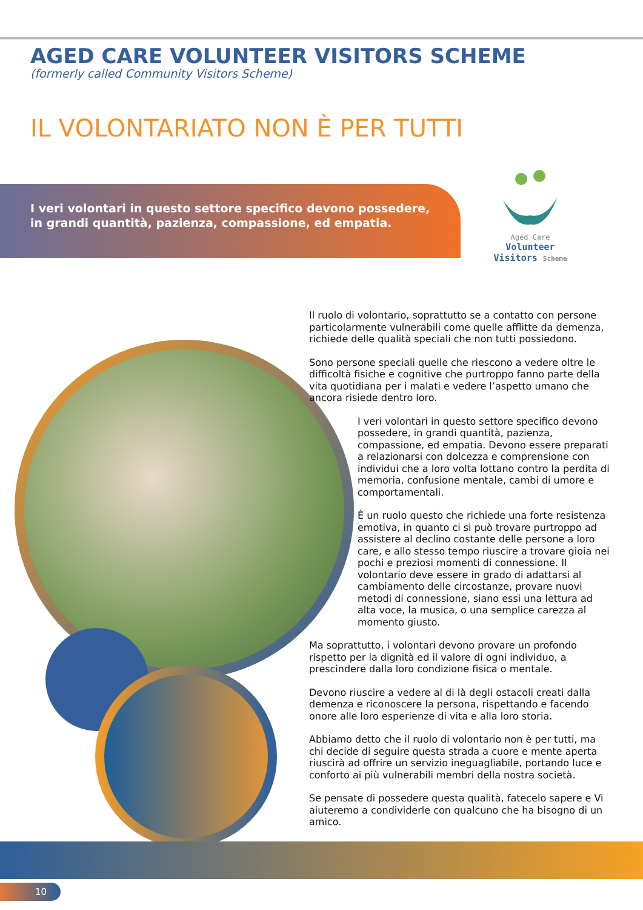AGED CARE VOLUNTEER VISITORS SCHEME
(formerly called Community Visitors Scheme)
IL VOLONTARIATO NON È PER TUTTI
I veri volontari in questo settore specifico devono possedere, in grandi quantità, pazienza, compassione, ed empatia.
Aged Care
Volunteer
Visitors Scheme
Il ruolo di volontario, soprattutto se a contatto con persone particolarmente vulnerabili come quelle afflitte da demenza, richiede delle qualità speciali che non tutti possiedono.
Sono persone speciali quelle che riescono a vedere oltre le difficoltà fisiche e cognitive che purtroppo fanno parte della vita quotidiana per i malati e vedere l’aspetto umano che ancora risiede dentro loro.
I veri volontari in questo settore specifico devono possedere, in grandi quantità, pazienza, compassione, ed empatia. Devono essere preparati a relazionarsi con dolcezza e comprensione con individui che a loro volta lottano contro la perdita di memoria, confusione mentale, cambi di umore e comportamentali.
È un ruolo questo che richiede una forte resistenza emotiva, in quanto ci si può trovare purtroppo ad assistere al declino costante delle persone a loro care, e allo stesso tempo riuscire a trovare gioia nei pochi e preziosi momenti di connessione. Il volontario deve essere in grado di adattarsi al cambiamento delle circostanze, provare nuovi metodi di connessione, siano essi una lettura ad alta voce, la musica, o una semplice carezza al momento giusto.
Ma soprattutto, i volontari devono provare un profondo rispetto per la dignità ed il valore di ogni individuo, a prescindere dalla loro condizione fisica o mentale.
Devono riuscire a vedere al di là degli ostacoli creati dalla demenza e riconoscere la persona, rispettando e facendo onore alle loro esperienze di vita e alla loro storia.
Abbiamo detto che il ruolo di volontario non è per tutti, ma chi decide di seguire questa strada a cuore e mente aperta riuscirà ad offrire un servizio ineguagliabile, portando luce e conforto ai più vulnerabili membri della nostra società.
Se pensate di possedere questa qualità, fatecelo sapere e Vi aiuteremo a condividerle con qualcuno che ha bisogno di un amico.
10